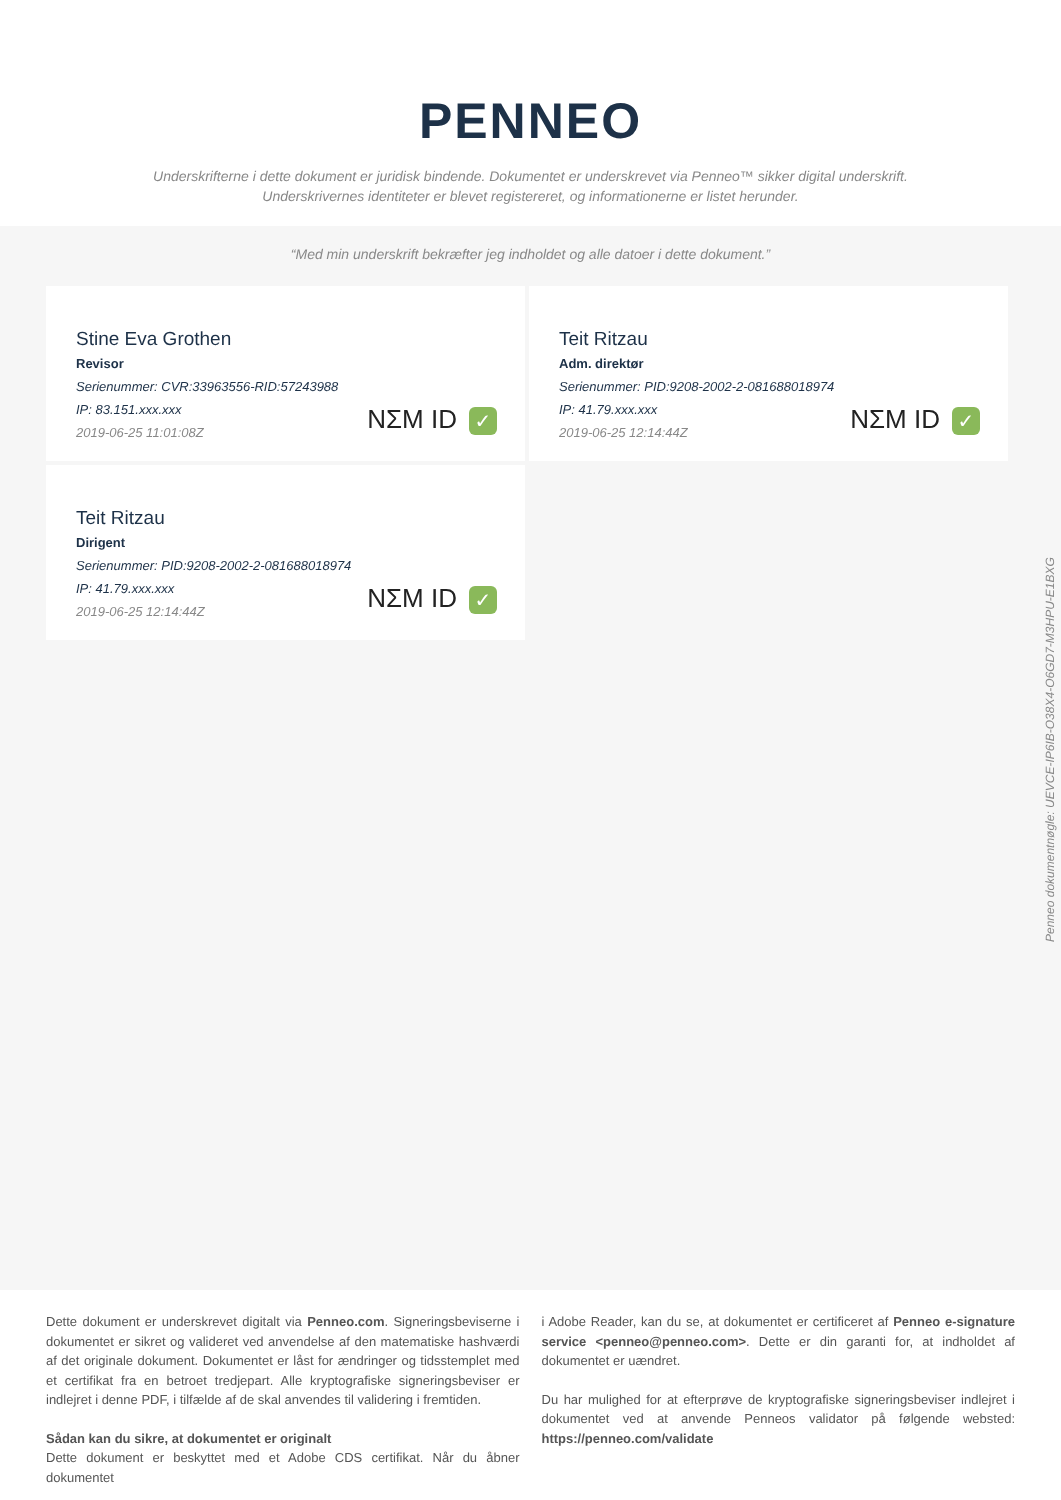PENNEO
Underskrifterne i dette dokument er juridisk bindende. Dokumentet er underskrevet via Penneo™ sikker digital underskrift.
Underskrivernes identiteter er blevet registereret, og informationerne er listet herunder.
“Med min underskrift bekræfter jeg indholdet og alle datoer i dette dokument.”
Stine Eva Grothen
Revisor
Serienummer: CVR:33963556-RID:57243988
IP: 83.151.xxx.xxx
2019-06-25 11:01:08Z
NΣM ID ✓
Teit Ritzau
Adm. direktør
Serienummer: PID:9208-2002-2-081688018974
IP: 41.79.xxx.xxx
2019-06-25 12:14:44Z
NΣM ID ✓
Teit Ritzau
Dirigent
Serienummer: PID:9208-2002-2-081688018974
IP: 41.79.xxx.xxx
2019-06-25 12:14:44Z
NΣM ID ✓
Penneo dokumentnøgle: UEVCE-IP6IB-O38X4-O6GD7-M3HPU-E1BXG
Dette dokument er underskrevet digitalt via Penneo.com. Signeringsbeviserne i dokumentet er sikret og valideret ved anvendelse af den matematiske hashværdi af det originale dokument. Dokumentet er låst for ændringer og tidsstemplet med et certifikat fra en betroet tredjepart. Alle kryptografiske signeringsbeviser er indlejret i denne PDF, i tilfælde af de skal anvendes til validering i fremtiden.
Sådan kan du sikre, at dokumentet er originalt
Dette dokument er beskyttet med et Adobe CDS certifikat. Når du åbner dokumentet
i Adobe Reader, kan du se, at dokumentet er certificeret af Penneo e-signature service <penneo@penneo.com>. Dette er din garanti for, at indholdet af dokumentet er uændret.
Du har mulighed for at efterprøve de kryptografiske signeringsbeviser indlejret i dokumentet ved at anvende Penneos validator på følgende websted: https://penneo.com/validate